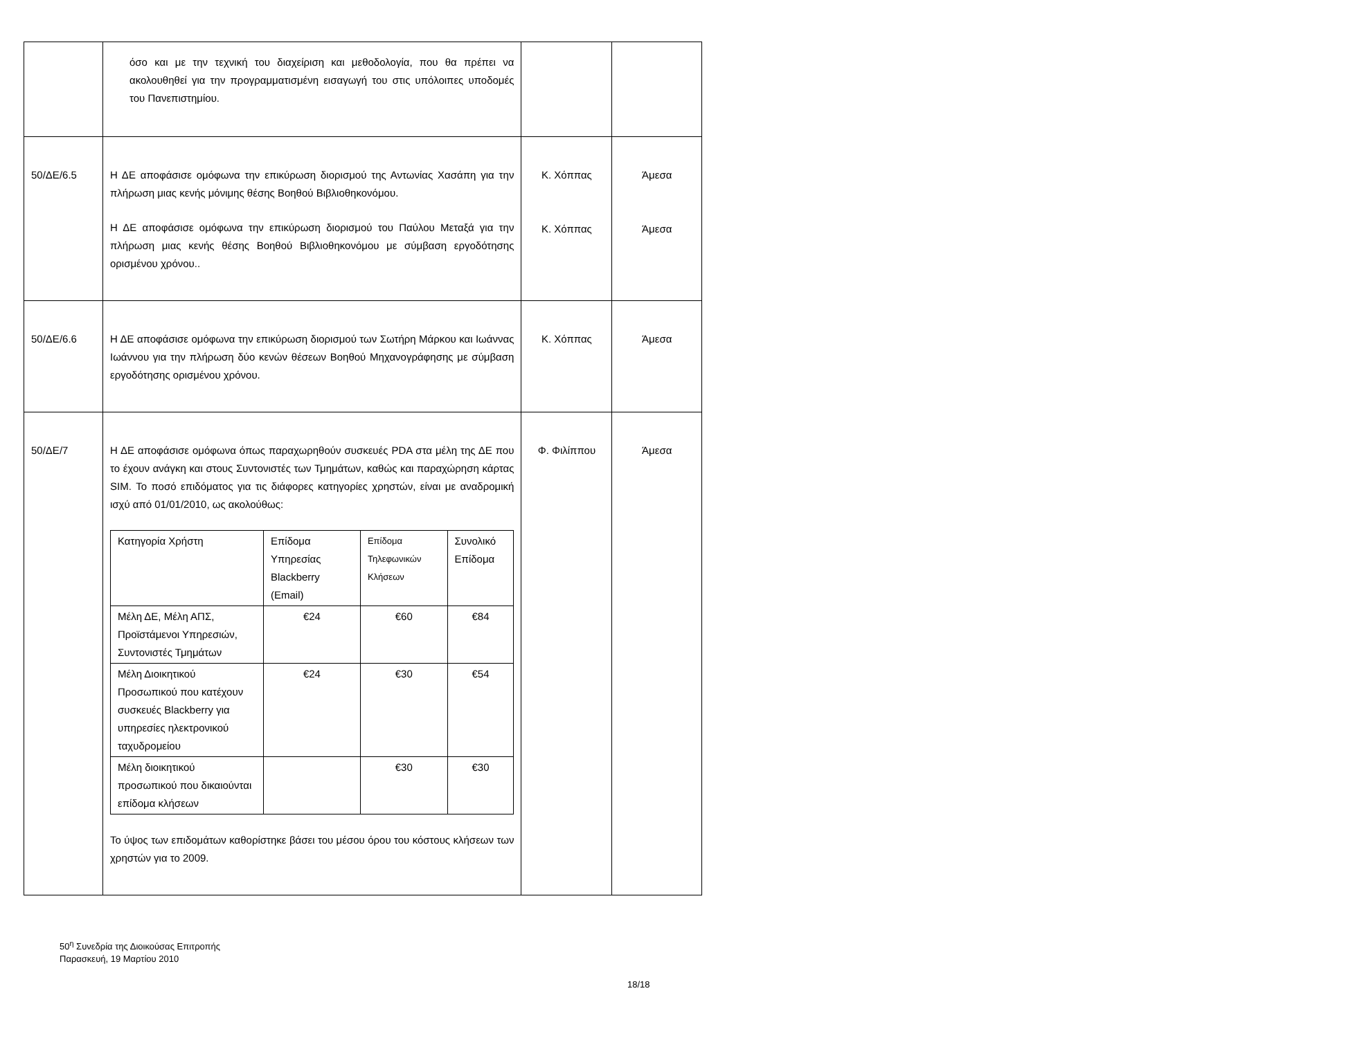| | όσο και με την τεχνική του διαχείριση και μεθοδολογία, που θα πρέπει να ακολουθηθεί για την προγραμματισμένη εισαγωγή του στις υπόλοιπες υποδομές του Πανεπιστημίου. | | |
| 50/ΔΕ/6.5 | Η ΔΕ αποφάσισε ομόφωνα την επικύρωση διορισμού της Αντωνίας Χασάπη για την πλήρωση μιας κενής μόνιμης θέσης Βοηθού Βιβλιοθηκονόμου. Η ΔΕ αποφάσισε ομόφωνα την επικύρωση διορισμού του Παύλου Μεταξά για την πλήρωση μιας κενής θέσης Βοηθού Βιβλιοθηκονόμου με σύμβαση εργοδότησης ορισμένου χρόνου.. | Κ. Χόππας Κ. Χόππας | Άμεσα Άμεσα |
| 50/ΔΕ/6.6 | Η ΔΕ αποφάσισε ομόφωνα την επικύρωση διορισμού των Σωτήρη Μάρκου και Ιωάννας Ιωάννου για την πλήρωση δύο κενών θέσεων Βοηθού Μηχανογράφησης με σύμβαση εργοδότησης ορισμένου χρόνου. | Κ. Χόππας | Άμεσα |
| 50/ΔΕ/7 | Η ΔΕ αποφάσισε ομόφωνα όπως παραχωρηθούν συσκευές PDA στα μέλη της ΔΕ που το έχουν ανάγκη και στους Συντονιστές των Τμημάτων, καθώς και παραχώρηση κάρτας SIM. Το ποσό επιδόματος για τις διάφορες κατηγορίες χρηστών, είναι με αναδρομική ισχύ από 01/01/2010, ως ακολούθως: / Κατηγορία Χρήστη / Επίδομα Υπηρεσίας Blackberry (Email) / Επίδομα Τηλεφωνικών Κλήσεων / Συνολικό Επίδομα / / Μέλη ΔΕ, Μέλη ΑΠΣ, Προϊστάμενοι Υπηρεσιών, Συντονιστές Τμημάτων / €24 / €60 / €84 / / Μέλη Διοικητικού Προσωπικού που κατέχουν συσκευές Blackberry για υπηρεσίες ηλεκτρονικού ταχυδρομείου / €24 / €30 / €54 / / Μέλη διοικητικού προσωπικού που δικαιούνται επίδομα κλήσεων / / €30 / €30 / Το ύψος των επιδομάτων καθορίστηκε βάσει του μέσου όρου του κόστους κλήσεων των χρηστών για το 2009. | Φ. Φιλίππου | Άμεσα |
50<sup>η</sup> Συνεδρία της Διοικούσας Επιτροπής
Παρασκευή, 19 Μαρτίου 2010
18/18